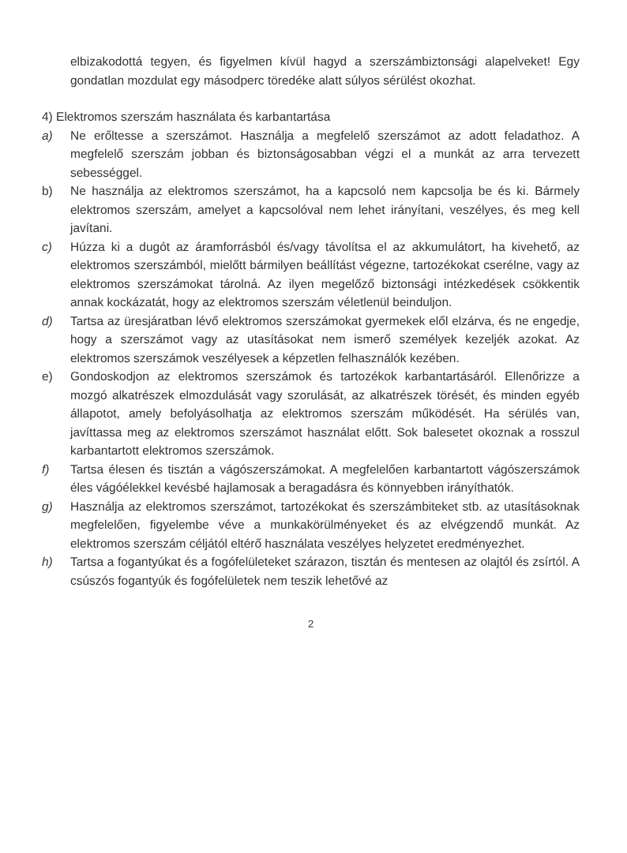elbizakodottá tegyen, és figyelmen kívül hagyd a szerszámbiztonsági alapelveket! Egy gondatlan mozdulat egy másodperc töredéke alatt súlyos sérülést okozhat.
4) Elektromos szerszám használata és karbantartása
a) Ne erőltesse a szerszámot. Használja a megfelelő szerszámot az adott feladathoz. A megfelelő szerszám jobban és biztonságosabban végzi el a munkát az arra tervezett sebességgel.
b) Ne használja az elektromos szerszámot, ha a kapcsoló nem kapcsolja be és ki. Bármely elektromos szerszám, amelyet a kapcsolóval nem lehet irányítani, veszélyes, és meg kell javítani.
c) Húzza ki a dugót az áramforrásból és/vagy távolítsa el az akkumulátort, ha kivehető, az elektromos szerszámból, mielőtt bármilyen beállítást végezne, tartozékokat cserélne, vagy az elektromos szerszámokat tárolná. Az ilyen megelőző biztonsági intézkedések csökkentik annak kockázatát, hogy az elektromos szerszám véletlenül beinduljon.
d) Tartsa az üresjáratban lévő elektromos szerszámokat gyermekek elől elzárva, és ne engedje, hogy a szerszámot vagy az utasításokat nem ismerő személyek kezeljék azokat. Az elektromos szerszámok veszélyesek a képzetlen felhasználók kezében.
e) Gondoskodjon az elektromos szerszámok és tartozékok karbantartásáról. Ellenőrizze a mozgó alkatrészek elmozdulását vagy szorulását, az alkatrészek törését, és minden egyéb állapotot, amely befolyásolhatja az elektromos szerszám működését. Ha sérülés van, javíttassa meg az elektromos szerszámot használat előtt. Sok balesetet okoznak a rosszul karbantartott elektromos szerszámok.
f) Tartsa élesen és tisztán a vágószerszámokat. A megfelelően karbantartott vágószerszámok éles vágóélekkel kevésbé hajlamosak a beragadásra és könnyebben irányíthatók.
g) Használja az elektromos szerszámot, tartozékokat és szerszámbiteket stb. az utasításoknak megfelelően, figyelembe véve a munkakörülményeket és az elvégzendő munkát. Az elektromos szerszám céljától eltérő használata veszélyes helyzetet eredményezhet.
h) Tartsa a fogantyúkat és a fogófelületeket szárazon, tisztán és mentesen az olajtól és zsírtól. A csúszós fogantyúk és fogófelületek nem teszik lehetővé az
2